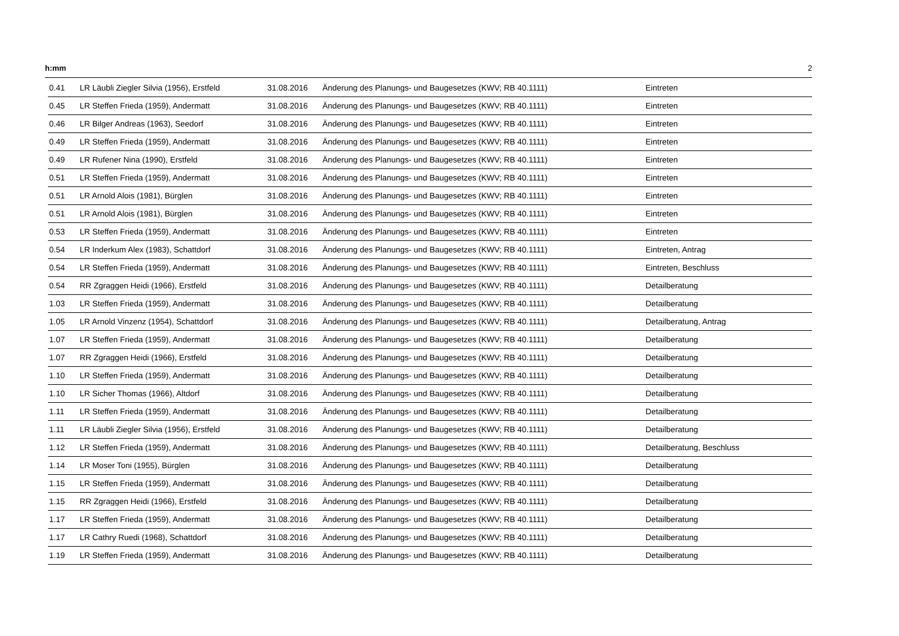h:mm 2
| 0.41 | LR Läubli Ziegler Silvia (1956), Erstfeld | 31.08.2016 | Änderung des Planungs- und Baugesetzes (KWV; RB 40.1111) | Eintreten |
| 0.45 | LR Steffen Frieda (1959), Andermatt | 31.08.2016 | Änderung des Planungs- und Baugesetzes (KWV; RB 40.1111) | Eintreten |
| 0.46 | LR Bilger Andreas (1963), Seedorf | 31.08.2016 | Änderung des Planungs- und Baugesetzes (KWV; RB 40.1111) | Eintreten |
| 0.49 | LR Steffen Frieda (1959), Andermatt | 31.08.2016 | Änderung des Planungs- und Baugesetzes (KWV; RB 40.1111) | Eintreten |
| 0.49 | LR Rufener Nina (1990), Erstfeld | 31.08.2016 | Änderung des Planungs- und Baugesetzes (KWV; RB 40.1111) | Eintreten |
| 0.51 | LR Steffen Frieda (1959), Andermatt | 31.08.2016 | Änderung des Planungs- und Baugesetzes (KWV; RB 40.1111) | Eintreten |
| 0.51 | LR Arnold Alois (1981), Bürglen | 31.08.2016 | Änderung des Planungs- und Baugesetzes (KWV; RB 40.1111) | Eintreten |
| 0.51 | LR Arnold Alois (1981), Bürglen | 31.08.2016 | Änderung des Planungs- und Baugesetzes (KWV; RB 40.1111) | Eintreten |
| 0.53 | LR Steffen Frieda (1959), Andermatt | 31.08.2016 | Änderung des Planungs- und Baugesetzes (KWV; RB 40.1111) | Eintreten |
| 0.54 | LR Inderkum Alex (1983), Schattdorf | 31.08.2016 | Änderung des Planungs- und Baugesetzes (KWV; RB 40.1111) | Eintreten, Antrag |
| 0.54 | LR Steffen Frieda (1959), Andermatt | 31.08.2016 | Änderung des Planungs- und Baugesetzes (KWV; RB 40.1111) | Eintreten, Beschluss |
| 0.54 | RR Zgraggen Heidi (1966), Erstfeld | 31.08.2016 | Änderung des Planungs- und Baugesetzes (KWV; RB 40.1111) | Detailberatung |
| 1.03 | LR Steffen Frieda (1959), Andermatt | 31.08.2016 | Änderung des Planungs- und Baugesetzes (KWV; RB 40.1111) | Detailberatung |
| 1.05 | LR Arnold Vinzenz (1954), Schattdorf | 31.08.2016 | Änderung des Planungs- und Baugesetzes (KWV; RB 40.1111) | Detailberatung, Antrag |
| 1.07 | LR Steffen Frieda (1959), Andermatt | 31.08.2016 | Änderung des Planungs- und Baugesetzes (KWV; RB 40.1111) | Detailberatung |
| 1.07 | RR Zgraggen Heidi (1966), Erstfeld | 31.08.2016 | Änderung des Planungs- und Baugesetzes (KWV; RB 40.1111) | Detailberatung |
| 1.10 | LR Steffen Frieda (1959), Andermatt | 31.08.2016 | Änderung des Planungs- und Baugesetzes (KWV; RB 40.1111) | Detailberatung |
| 1.10 | LR Sicher Thomas (1966), Altdorf | 31.08.2016 | Änderung des Planungs- und Baugesetzes (KWV; RB 40.1111) | Detailberatung |
| 1.11 | LR Steffen Frieda (1959), Andermatt | 31.08.2016 | Änderung des Planungs- und Baugesetzes (KWV; RB 40.1111) | Detailberatung |
| 1.11 | LR Läubli Ziegler Silvia (1956), Erstfeld | 31.08.2016 | Änderung des Planungs- und Baugesetzes (KWV; RB 40.1111) | Detailberatung |
| 1.12 | LR Steffen Frieda (1959), Andermatt | 31.08.2016 | Änderung des Planungs- und Baugesetzes (KWV; RB 40.1111) | Detailberatung, Beschluss |
| 1.14 | LR Moser Toni (1955), Bürglen | 31.08.2016 | Änderung des Planungs- und Baugesetzes (KWV; RB 40.1111) | Detailberatung |
| 1.15 | LR Steffen Frieda (1959), Andermatt | 31.08.2016 | Änderung des Planungs- und Baugesetzes (KWV; RB 40.1111) | Detailberatung |
| 1.15 | RR Zgraggen Heidi (1966), Erstfeld | 31.08.2016 | Änderung des Planungs- und Baugesetzes (KWV; RB 40.1111) | Detailberatung |
| 1.17 | LR Steffen Frieda (1959), Andermatt | 31.08.2016 | Änderung des Planungs- und Baugesetzes (KWV; RB 40.1111) | Detailberatung |
| 1.17 | LR Cathry Ruedi (1968), Schattdorf | 31.08.2016 | Änderung des Planungs- und Baugesetzes (KWV; RB 40.1111) | Detailberatung |
| 1.19 | LR Steffen Frieda (1959), Andermatt | 31.08.2016 | Änderung des Planungs- und Baugesetzes (KWV; RB 40.1111) | Detailberatung |